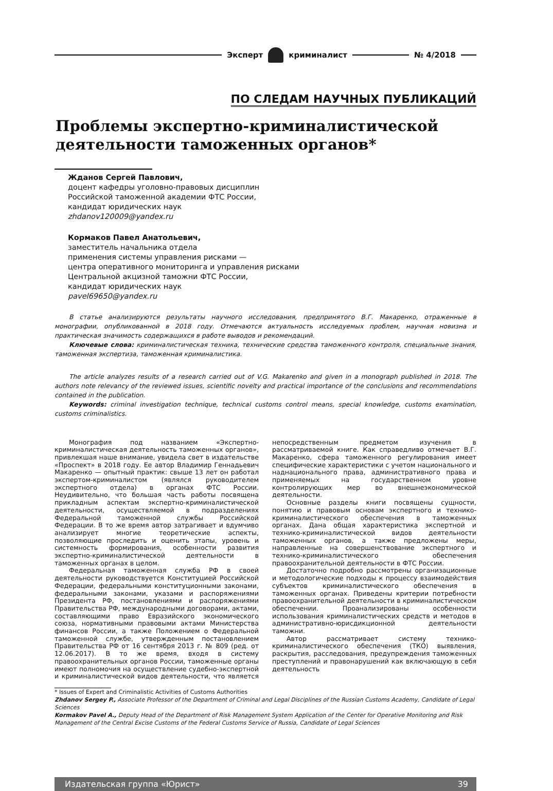Эксперт криминалист № 4/2018
ПО СЛЕДАМ НАУЧНЫХ ПУБЛИКАЦИЙ
Проблемы экспертно-криминалистической деятельности таможенных органов*
Жданов Сергей Павлович,
доцент кафедры уголовно-правовых дисциплин
Российской таможенной академии ФТС России,
кандидат юридических наук
zhdanov120009@yandex.ru
Кормаков Павел Анатольевич,
заместитель начальника отдела
применения системы управления рисками —
центра оперативного мониторинга и управления рисками
Центральной акцизной таможни ФТС России,
кандидат юридических наук
pavel69650@yandex.ru
В статье анализируются результаты научного исследования, предпринятого В.Г. Макаренко, отраженные в монографии, опубликованной в 2018 году. Отмечаются актуальность исследуемых проблем, научная новизна и практическая значимость содержащихся в работе выводов и рекомендаций.
Ключевые слова: криминалистическая техника, технические средства таможенного контроля, специальные знания, таможенная экспертиза, таможенная криминалистика.
The article analyzes results of a research carried out of V.G. Makarenko and given in a monograph published in 2018. The authors note relevancy of the reviewed issues, scientific novelty and practical importance of the conclusions and recommendations contained in the publication.
Keywords: criminal investigation technique, technical customs control means, special knowledge, customs examination, customs criminalistics.
Монография под названием «Экспертно-криминалистическая деятельность таможенных органов», привлекшая наше внимание, увидела свет в издательстве «Проспект» в 2018 году. Ее автор Владимир Геннадьевич Макаренко — опытный практик: свыше 13 лет он работал экспертом-криминалистом (являлся руководителем экспертного отдела) в органах ФТС России. Неудивительно, что большая часть работы посвящена прикладным аспектам экспертно-криминалистической деятельности, осуществляемой в подразделениях Федеральной таможенной службы Российской Федерации. В то же время автор затрагивает и вдумчиво анализирует многие теоретические аспекты, позволяющие проследить и оценить этапы, уровень и системность формирования, особенности развития экспертно-криминалистической деятельности в таможенных органах в целом.
Федеральная таможенная служба РФ в своей деятельности руководствуется Конституцией Российской Федерации, федеральными конституционными законами, федеральными законами, указами и распоряжениями Президента РФ, постановлениями и распоряжениями Правительства РФ, международными договорами, актами, составляющими право Евразийского экономического союза, нормативными правовыми актами Министерства финансов России, а также Положением о Федеральной таможенной службе, утвержденным постановлением Правительства РФ от 16 сентября 2013 г. № 809 (ред. от 12.06.2017). В то же время, входя в систему правоохранительных органов России, таможенные органы имеют полномочия на осуществление судебно-экспертной и криминалистической видов деятельности, что является непосредственным предметом изучения в рассматриваемой книге. Как справедливо отмечает В.Г. Макаренко, сфера таможенного регулирования имеет специфические характеристики с учетом национального и наднационального права, административного права и применяемых на государственном уровне контролирующих мер во внешнеэкономической деятельности.
Основные разделы книги посвящены сущности, понятию и правовым основам экспертного и технико-криминалистического обеспечения в таможенных органах. Дана общая характеристика экспертной и технико-криминалистической видов деятельности таможенных органов, а также предложены меры, направленные на совершенствование экспертного и технико-криминалистического обеспечения правоохранительной деятельности в ФТС России.
Достаточно подробно рассмотрены организационные и методологические подходы к процессу взаимодействия субъектов криминалистического обеспечения в таможенных органах. Приведены критерии потребности правоохранительной деятельности в криминалистическом обеспечении. Проанализированы особенности использования криминалистических средств и методов в административно-юрисдикционной деятельности таможни.
Автор рассматривает систему технико-криминалистического обеспечения (ТКО) выявления, раскрытия, расследования, предупреждения таможенных преступлений и правонарушений как включающую в себя деятельность
* Issues of Expert and Criminalistic Activities of Customs Authorities
Zhdanov Sergey P., Associate Professor of the Department of Criminal and Legal Disciplines of the Russian Customs Academy, Candidate of Legal Sciences
Kormakov Pavel A., Deputy Head of the Department of Risk Management System Application of the Center for Operative Monitoring and Risk Management of the Central Excise Customs of the Federal Customs Service of Russia, Candidate of Legal Sciences
Издательская группа «Юрист» 39